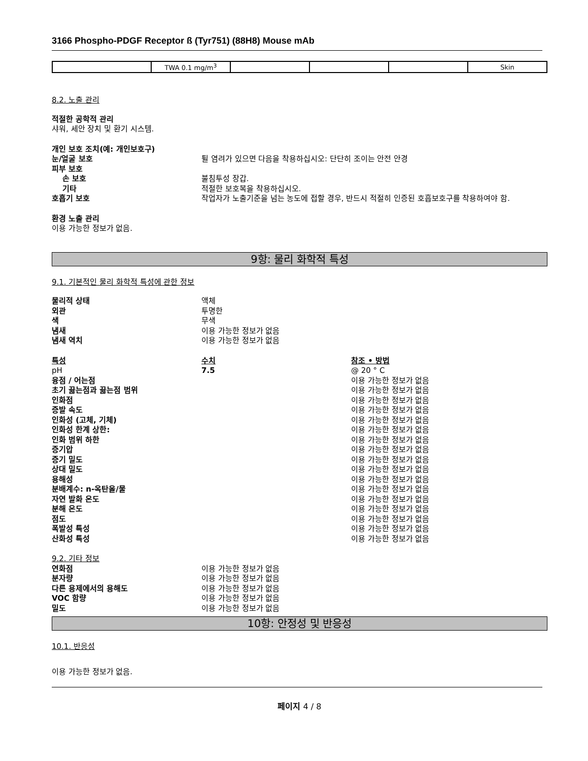3166 Phospho-PDGF Receptor ß (Tyr751) (88H8) Mouse mAb
| | TWA 0.1 mg/m<sup>3</sup> | | | | Skin |
8.2. 노출 관리
적절한 공학적 관리
샤워, 세안 장치 및 환기 시스템.
개인 보호 조치(예: 개인보호구)
눈/얼굴 보호 튈 염려가 있으면 다음을 착용하십시오: 단단히 조이는 안전 안경
피부 보호
손 보호 불침투성 장갑.
기타 적절한 보호복을 착용하십시오.
호흡기 보호 작업자가 노출기준을 넘는 농도에 접할 경우, 반드시 적절히 인증된 호흡보호구를 착용하여야 함.
환경 노출 관리
이용 가능한 정보가 없음.
9항: 물리 화학적 특성
9.1. 기본적인 물리 화학적 특성에 관한 정보
물리적 상태 액체
외관 투명한
색 무색
냄새 이용 가능한 정보가 없음
냄새 역치 이용 가능한 정보가 없음
특성 수치 참조 • 방법
pH 7.5 @ 20 ° C
융점 / 어는점 이용 가능한 정보가 없음
초기 끓는점과 끓는점 범위 이용 가능한 정보가 없음
인화점 이용 가능한 정보가 없음
증발 속도 이용 가능한 정보가 없음
인화성 (고체, 기체) 이용 가능한 정보가 없음
인화성 한계 상한: 이용 가능한 정보가 없음
인화 범위 하한 이용 가능한 정보가 없음
증기압 이용 가능한 정보가 없음
증기 밀도 이용 가능한 정보가 없음
상대 밀도 이용 가능한 정보가 없음
용해성 이용 가능한 정보가 없음
분배계수: n-옥탄올/물 이용 가능한 정보가 없음
자연 발화 온도 이용 가능한 정보가 없음
분해 온도 이용 가능한 정보가 없음
점도 이용 가능한 정보가 없음
폭발성 특성 이용 가능한 정보가 없음
산화성 특성 이용 가능한 정보가 없음
9.2. 기타 정보
연화점 이용 가능한 정보가 없음
분자량 이용 가능한 정보가 없음
다른 용제에서의 용해도 이용 가능한 정보가 없음
VOC 함량 이용 가능한 정보가 없음
밀도 이용 가능한 정보가 없음
10항: 안정성 및 반응성
10.1. 반응성
이용 가능한 정보가 없음.
페이지 4 / 8